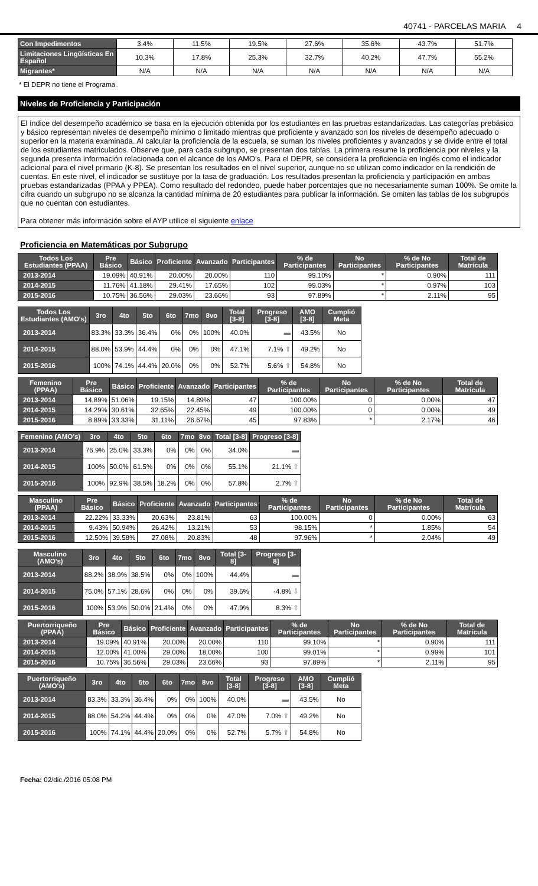40741 - PARCELAS MARIA 4
| Con Impedimentos | 3.4% | 11.5% | 19.5% | 27.6% | 35.6% | 43.7% | 51.7% |
| Limitaciones Lingüísticas En Español | 10.3% | 17.8% | 25.3% | 32.7% | 40.2% | 47.7% | 55.2% |
| Migrantes* | N/A | N/A | N/A | N/A | N/A | N/A | N/A |
* El DEPR no tiene el Programa.
Niveles de Proficiencia y Participación
El índice del desempeño académico se basa en la ejecución obtenida por los estudiantes en las pruebas estandarizadas. Las categorías prebásico y básico representan niveles de desempeño mínimo o limitado mientras que proficiente y avanzado son los niveles de desempeño adecuado o superior en la materia examinada. Al calcular la proficiencia de la escuela, se suman los niveles proficientes y avanzados y se divide entre el total de los estudiantes matriculados. Observe que, para cada subgrupo, se presentan dos tablas. La primera resume la proficiencia por niveles y la segunda presenta información relacionada con el alcance de los AMO’s. Para el DEPR, se considera la proficiencia en Inglés como el indicador adicional para el nivel primario (K-8). Se presentan los resultados en el nivel superior, aunque no se utilizan como indicador en la rendición de cuentas. En este nivel, el indicador se sustituye por la tasa de graduación. Los resultados presentan la proficiencia y participación en ambas pruebas estandarizadas (PPAA y PPEA). Como resultado del redondeo, puede haber porcentajes que no necesariamente suman 100%. Se omite la cifra cuando un subgrupo no se alcanza la cantidad mínima de 20 estudiantes para publicar la información. Se omiten las tablas de los subgrupos que no cuentan con estudiantes.
Para obtener más información sobre el AYP utilice el siguiente enlace
Proficiencia en Matemáticas por Subgrupo
| Todos Los Estudiantes (PPAA) | Pre Básico | Básico | Proficiente | Avanzado | Participantes | % de Participantes | No Participantes | % de No Participantes | Total de Matrícula |
| --- | --- | --- | --- | --- | --- | --- | --- | --- | --- |
| 2013-2014 | 19.09% | 40.91% | 20.00% | 20.00% | 110 | 99.10% | * | 0.90% | 111 |
| 2014-2015 | 11.76% | 41.18% | 29.41% | 17.65% | 102 | 99.03% | * | 0.97% | 103 |
| 2015-2016 | 10.75% | 36.56% | 29.03% | 23.66% | 93 | 97.89% | * | 2.11% | 95 |
| Todos Los Estudiantes (AMO's) | 3ro | 4to | 5to | 6to | 7mo | 8vo | Total [3-8] | Progreso [3-8] | AMO [3-8] | Cumplió Meta |
| --- | --- | --- | --- | --- | --- | --- | --- | --- | --- | --- |
| 2013-2014 | 83.3% | 33.3% | 36.4% | 0% | 0% | 100% | 40.0% | ▬ | 43.5% | No |
| 2014-2015 | 88.0% | 53.9% | 44.4% | 0% | 0% | 0% | 47.1% | 7.1% ⇧ | 49.2% | No |
| 2015-2016 | 100% | 74.1% | 44.4% | 20.0% | 0% | 0% | 52.7% | 5.6% ⇧ | 54.8% | No |
| Femenino (PPAA) | Pre Básico | Básico | Proficiente | Avanzado | Participantes | % de Participantes | No Participantes | % de No Participantes | Total de Matrícula |
| --- | --- | --- | --- | --- | --- | --- | --- | --- | --- |
| 2013-2014 | 14.89% | 51.06% | 19.15% | 14.89% | 47 | 100.00% | 0 | 0.00% | 47 |
| 2014-2015 | 14.29% | 30.61% | 32.65% | 22.45% | 49 | 100.00% | 0 | 0.00% | 49 |
| 2015-2016 | 8.89% | 33.33% | 31.11% | 26.67% | 45 | 97.83% | * | 2.17% | 46 |
| Femenino (AMO's) | 3ro | 4to | 5to | 6to | 7mo | 8vo | Total [3-8] | Progreso [3-8] |
| --- | --- | --- | --- | --- | --- | --- | --- | --- |
| 2013-2014 | 76.9% | 25.0% | 33.3% | 0% | 0% | 0% | 34.0% | ▬ |
| 2014-2015 | 100% | 50.0% | 61.5% | 0% | 0% | 0% | 55.1% | 21.1% ⇧ |
| 2015-2016 | 100% | 92.9% | 38.5% | 18.2% | 0% | 0% | 57.8% | 2.7% ⇧ |
| Masculino (PPAA) | Pre Básico | Básico | Proficiente | Avanzado | Participantes | % de Participantes | No Participantes | % de No Participantes | Total de Matrícula |
| --- | --- | --- | --- | --- | --- | --- | --- | --- | --- |
| 2013-2014 | 22.22% | 33.33% | 20.63% | 23.81% | 63 | 100.00% | 0 | 0.00% | 63 |
| 2014-2015 | 9.43% | 50.94% | 26.42% | 13.21% | 53 | 98.15% | * | 1.85% | 54 |
| 2015-2016 | 12.50% | 39.58% | 27.08% | 20.83% | 48 | 97.96% | * | 2.04% | 49 |
| Masculino (AMO's) | 3ro | 4to | 5to | 6to | 7mo | 8vo | Total [3-8] | Progreso [3-8] |
| --- | --- | --- | --- | --- | --- | --- | --- | --- |
| 2013-2014 | 88.2% | 38.9% | 38.5% | 0% | 0% | 100% | 44.4% | ▬ |
| 2014-2015 | 75.0% | 57.1% | 28.6% | 0% | 0% | 0% | 39.6% | -4.8% ⇩ |
| 2015-2016 | 100% | 53.9% | 50.0% | 21.4% | 0% | 0% | 47.9% | 8.3% ⇧ |
| Puertorriqueño (PPAA) | Pre Básico | Básico | Proficiente | Avanzado | Participantes | % de Participantes | No Participantes | % de No Participantes | Total de Matrícula |
| --- | --- | --- | --- | --- | --- | --- | --- | --- | --- |
| 2013-2014 | 19.09% | 40.91% | 20.00% | 20.00% | 110 | 99.10% | * | 0.90% | 111 |
| 2014-2015 | 12.00% | 41.00% | 29.00% | 18.00% | 100 | 99.01% | * | 0.99% | 101 |
| 2015-2016 | 10.75% | 36.56% | 29.03% | 23.66% | 93 | 97.89% | * | 2.11% | 95 |
| Puertorriqueño (AMO's) | 3ro | 4to | 5to | 6to | 7mo | 8vo | Total [3-8] | Progreso [3-8] | AMO [3-8] | Cumplió Meta |
| --- | --- | --- | --- | --- | --- | --- | --- | --- | --- | --- |
| 2013-2014 | 83.3% | 33.3% | 36.4% | 0% | 0% | 100% | 40.0% | ▬ | 43.5% | No |
| 2014-2015 | 88.0% | 54.2% | 44.4% | 0% | 0% | 0% | 47.0% | 7.0% ⇧ | 49.2% | No |
| 2015-2016 | 100% | 74.1% | 44.4% | 20.0% | 0% | 0% | 52.7% | 5.7% ⇧ | 54.8% | No |
Fecha: 02/dic./2016 05:08 PM